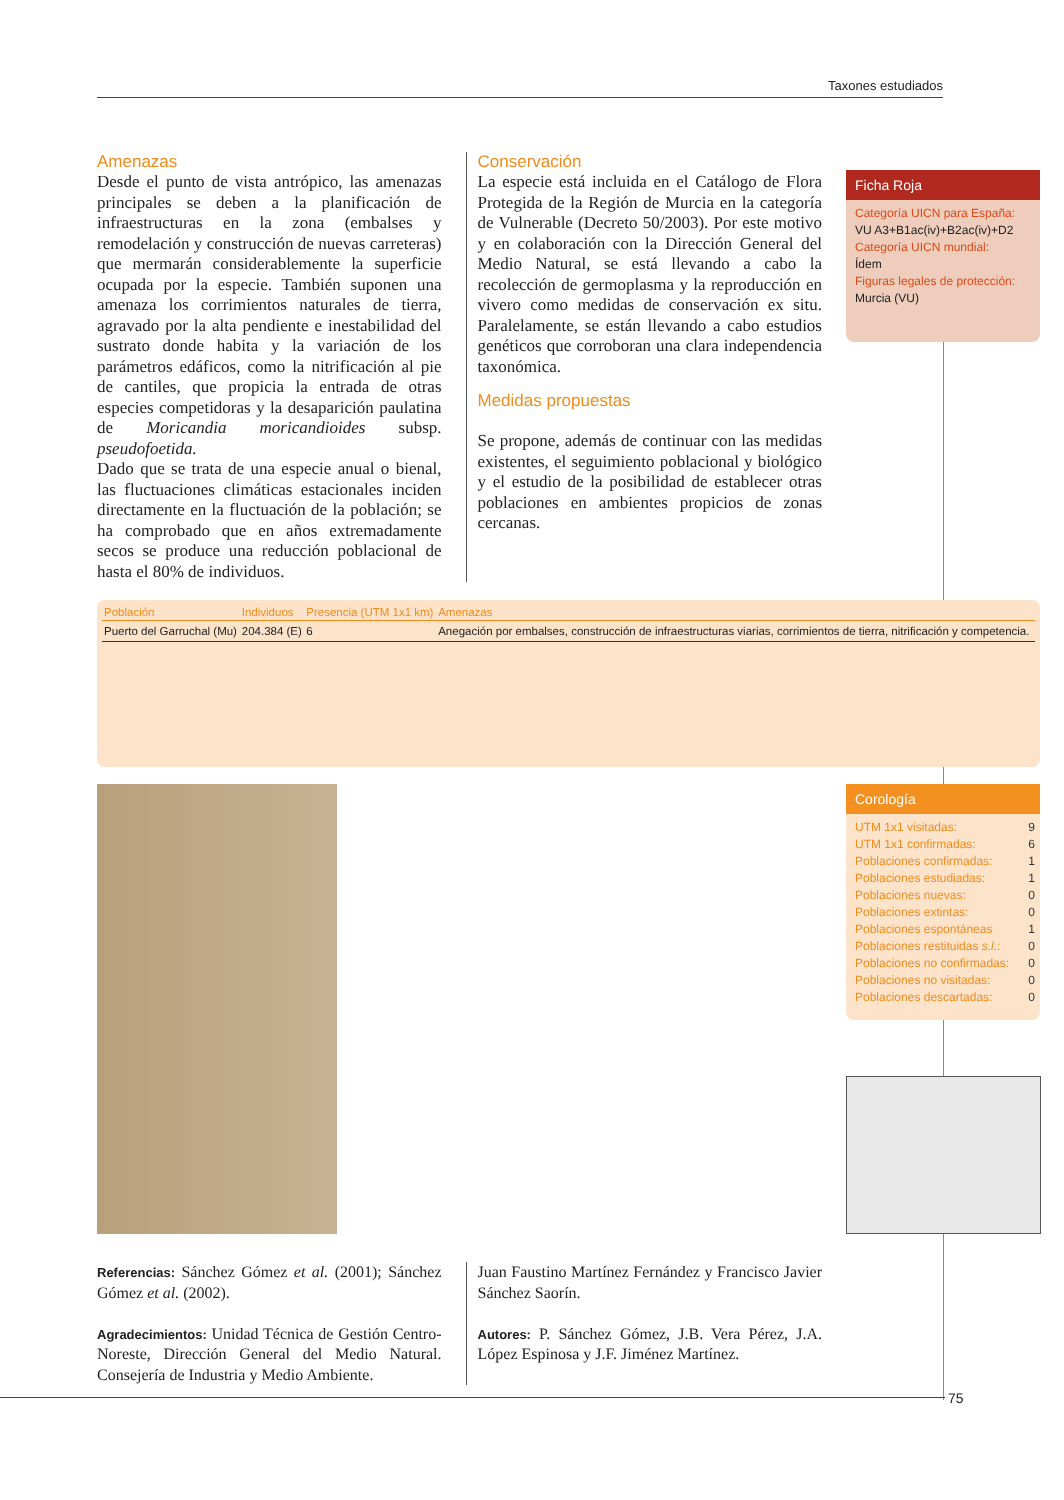Taxones estudiados
Amenazas
Desde el punto de vista antrópico, las amenazas principales se deben a la planificación de infraestructuras en la zona (embalses y remodelación y construcción de nuevas carreteras) que mermarán considerablemente la superficie ocupada por la especie. También suponen una amenaza los corrimientos naturales de tierra, agravado por la alta pendiente e inestabilidad del sustrato donde habita y la variación de los parámetros edáficos, como la nitrificación al pie de cantiles, que propicia la entrada de otras especies competidoras y la desaparición paulatina de Moricandia moricandioides subsp. pseudofoetida.
Dado que se trata de una especie anual o bienal, las fluctuaciones climáticas estacionales inciden directamente en la fluctuación de la población; se ha comprobado que en años extremadamente secos se produce una reducción poblacional de hasta el 80% de individuos.
Conservación
La especie está incluida en el Catálogo de Flora Protegida de la Región de Murcia en la categoría de Vulnerable (Decreto 50/2003). Por este motivo y en colaboración con la Dirección General del Medio Natural, se está llevando a cabo la recolección de germoplasma y la reproducción en vivero como medidas de conservación ex situ. Paralelamente, se están llevando a cabo estudios genéticos que corroboran una clara independencia taxonómica.
Medidas propuestas
Se propone, además de continuar con las medidas existentes, el seguimiento poblacional y biológico y el estudio de la posibilidad de establecer otras poblaciones en ambientes propicios de zonas cercanas.
Ficha Roja
Categoría UICN para España:
VU A3+B1ac(iv)+B2ac(iv)+D2
Categoría UICN mundial:
Ídem
Figuras legales de protección:
Murcia (VU)
| Población | Individuos | Presencia (UTM 1x1 km) | Amenazas |
| --- | --- | --- | --- |
| Puerto del Garruchal (Mu) | 204.384 (E) | 6 | Anegación por embalses, construcción de infraestructuras viarias, corrimientos de tierra, nitrificación y competencia. |
Corología
| UTM 1x1 visitadas: | 9 |
| UTM 1x1 confirmadas: | 6 |
| Poblaciones confirmadas: | 1 |
| Poblaciones estudiadas: | 1 |
| Poblaciones nuevas: | 0 |
| Poblaciones extintas: | 0 |
| Poblaciones espontáneas | 1 |
| Poblaciones restituidas s.l. : | 0 |
| Poblaciones no confirmadas: | 0 |
| Poblaciones no visitadas: | 0 |
| Poblaciones descartadas: | 0 |
Referencias: Sánchez Gómez et al. (2001); Sánchez Gómez et al. (2002).
Agradecimientos: Unidad Técnica de Gestión Centro-Noreste, Dirección General del Medio Natural. Consejería de Industria y Medio Ambiente.
Juan Faustino Martínez Fernández y Francisco Javier Sánchez Saorín.
Autores: P. Sánchez Gómez, J.B. Vera Pérez, J.A. López Espinosa y J.F. Jiménez Martínez.
75